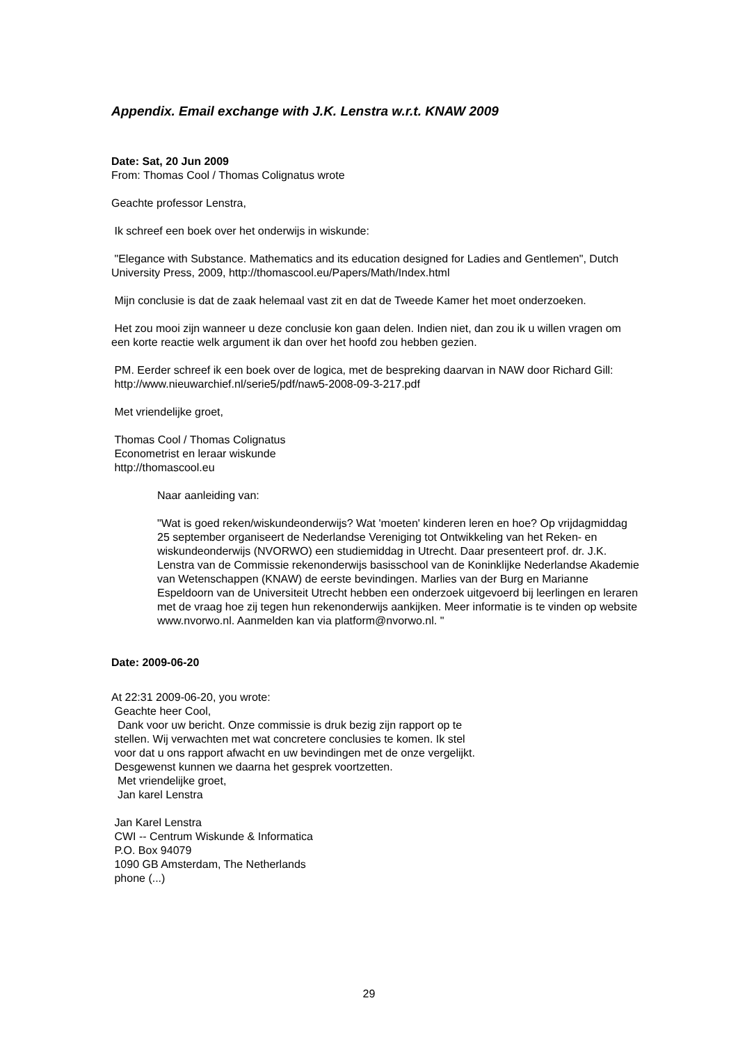Appendix. Email exchange with J.K. Lenstra w.r.t. KNAW 2009
Date: Sat, 20 Jun 2009
From: Thomas Cool / Thomas Colignatus wrote
Geachte professor Lenstra,
Ik schreef een boek over het onderwijs in wiskunde:
"Elegance with Substance. Mathematics and its education designed for Ladies and Gentlemen", Dutch University Press, 2009, http://thomascool.eu/Papers/Math/Index.html
Mijn conclusie is dat de zaak helemaal vast zit en dat de Tweede Kamer het moet onderzoeken.
Het zou mooi zijn wanneer u deze conclusie kon gaan delen. Indien niet, dan zou ik u willen vragen om een korte reactie welk argument ik dan over het hoofd zou hebben gezien.
PM. Eerder schreef ik een boek over de logica, met de bespreking daarvan in NAW door Richard Gill:
http://www.nieuwarchief.nl/serie5/pdf/naw5-2008-09-3-217.pdf
Met vriendelijke groet,
Thomas Cool / Thomas Colignatus
Econometrist en leraar wiskunde
http://thomascool.eu
Naar aanleiding van:
"Wat is goed reken/wiskundeonderwijs? Wat 'moeten' kinderen leren en hoe? Op vrijdagmiddag 25 september organiseert de Nederlandse Vereniging tot Ontwikkeling van het Reken- en wiskundeonderwijs (NVORWO) een studiemiddag in Utrecht. Daar presenteert prof. dr. J.K. Lenstra van de Commissie rekenonderwijs basisschool van de Koninklijke Nederlandse Akademie van Wetenschappen (KNAW) de eerste bevindingen. Marlies van der Burg en Marianne Espeldoorn van de Universiteit Utrecht hebben een onderzoek uitgevoerd bij leerlingen en leraren met de vraag hoe zij tegen hun rekenonderwijs aankijken. Meer informatie is te vinden op website www.nvorwo.nl. Aanmelden kan via platform@nvorwo.nl. "
Date: 2009-06-20
At 22:31 2009-06-20, you wrote:
Geachte heer Cool,
Dank voor uw bericht. Onze commissie is druk bezig zijn rapport op te
stellen. Wij verwachten met wat concretere conclusies te komen. Ik stel
voor dat u ons rapport afwacht en uw bevindingen met de onze vergelijkt.
Desgewenst kunnen we daarna het gesprek voortzetten.
Met vriendelijke groet,
Jan karel Lenstra
Jan Karel Lenstra
CWI -- Centrum Wiskunde & Informatica
P.O. Box 94079
1090 GB Amsterdam, The Netherlands
phone (...)
29